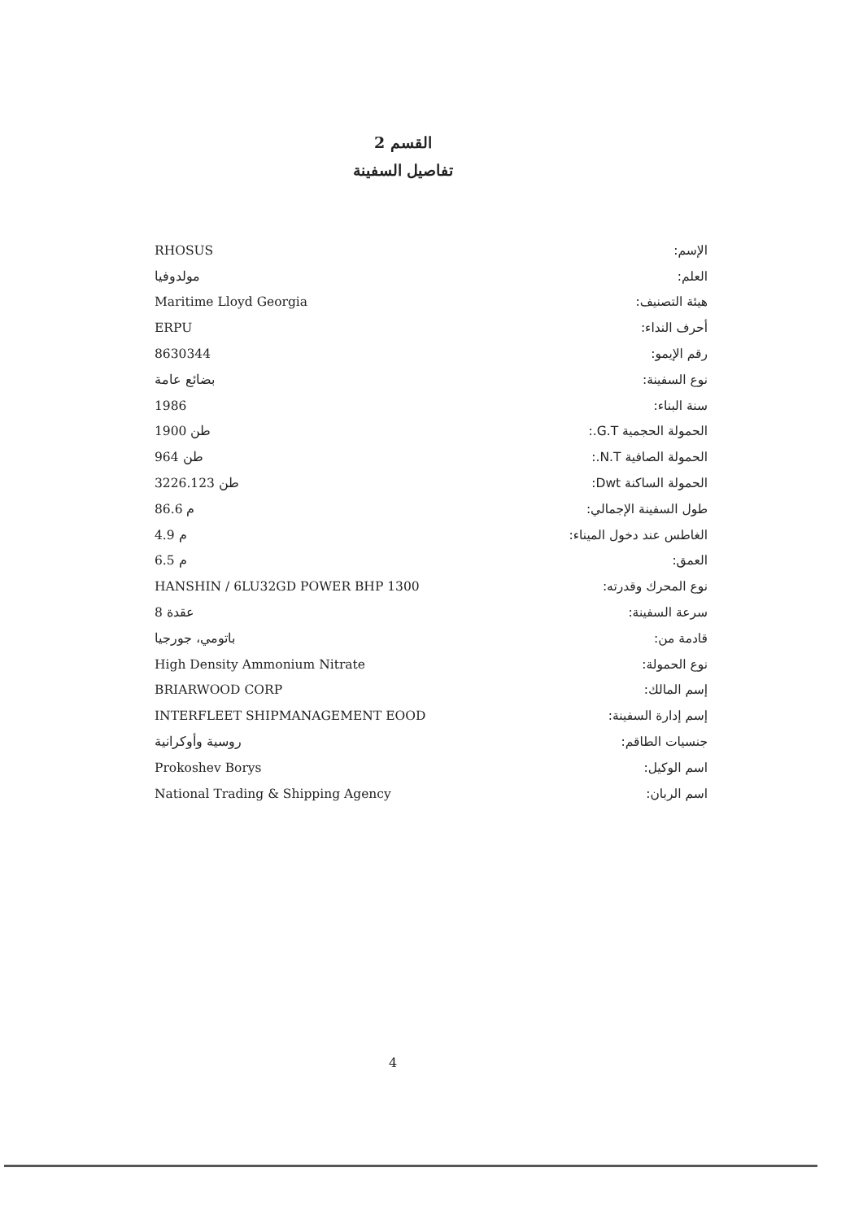القسم 2
تفاصيل السفينة
| الإسم: | RHOSUS |
| العلم: | مولدوفيا |
| هيئة التصنيف: | Maritime Lloyd Georgia |
| أحرف النداء: | ERPU |
| رقم الإيمو: | 8630344 |
| نوع السفينة: | بضائع عامة |
| سنة البناء: | 1986 |
| الحمولة الحجمية G.T.: | 1900 طن |
| الحمولة الصافية N.T.: | 964 طن |
| الحمولة الساكنة Dwt: | 3226.123 طن |
| طول السفينة الإجمالي: | 86.6 م |
| الغاطس عند دخول الميناء: | 4.9 م |
| العمق: | 6.5 م |
| نوع المحرك وقدرته: | HANSHIN / 6LU32GD POWER BHP 1300 |
| سرعة السفينة: | 8 عقدة |
| قادمة من: | باتومي، جورجيا |
| نوع الحمولة: | High Density Ammonium Nitrate |
| إسم المالك: | BRIARWOOD CORP |
| إسم إدارة السفينة: | INTERFLEET SHIPMANAGEMENT EOOD |
| جنسيات الطاقم: | روسية وأوكرانية |
| اسم الوكيل: | Prokoshev Borys |
| اسم الربان: | National Trading & Shipping Agency |
4